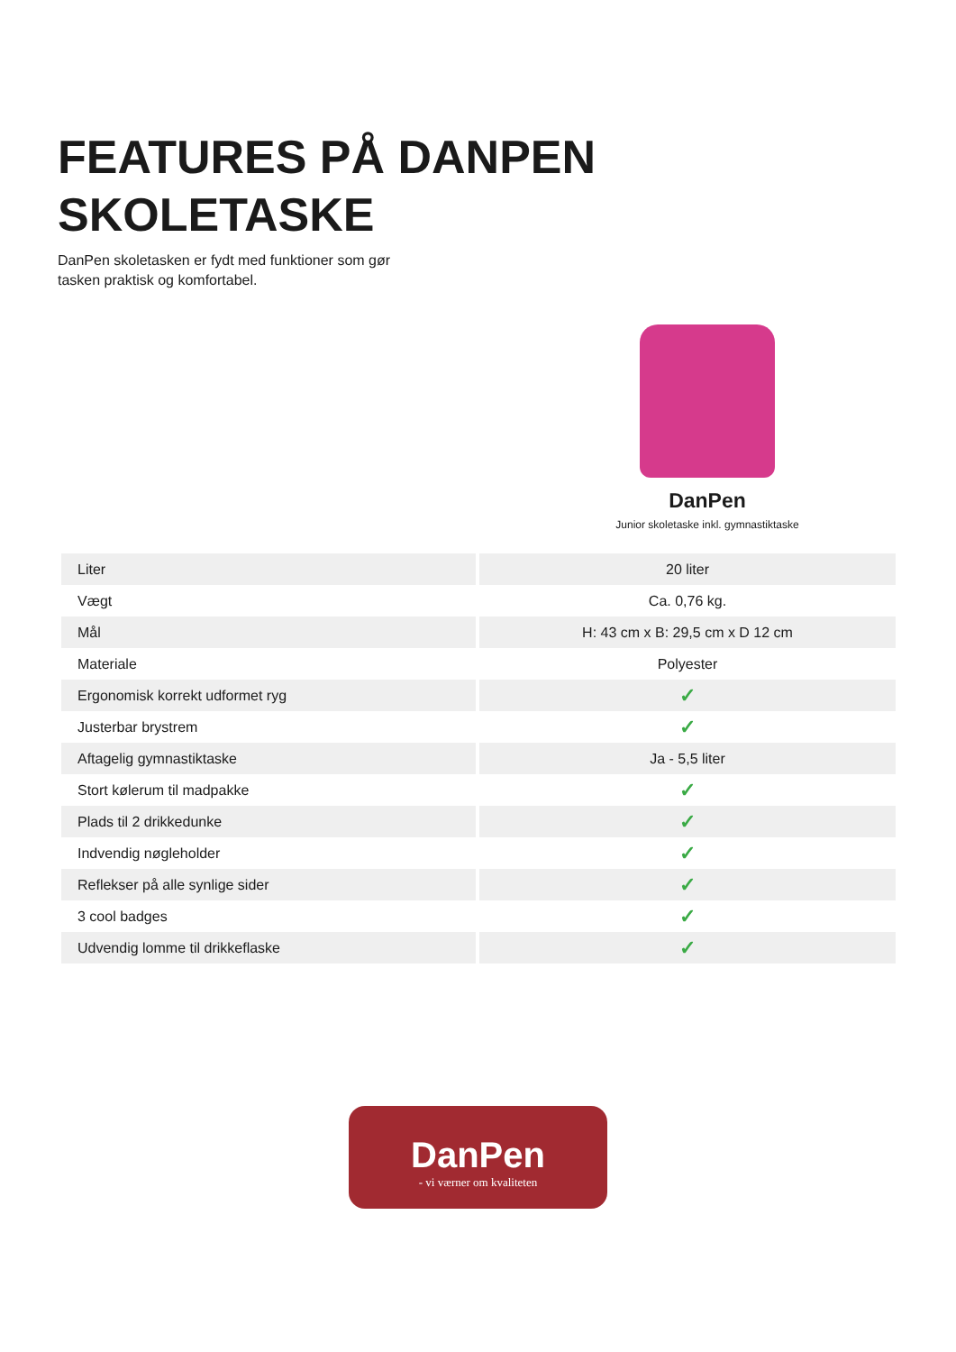FEATURES PÅ DANPEN
SKOLETASKE
DanPen skoletasken er fydt med funktioner som gør tasken praktisk og komfortabel.
DanPen
Junior skoletaske inkl. gymnastiktaske
| Liter | 20 liter |
| Vægt | Ca. 0,76 kg. |
| Mål | H: 43 cm x B: 29,5 cm x D 12 cm |
| Materiale | Polyester |
| Ergonomisk korrekt udformet ryg | ✓ |
| Justerbar brystrem | ✓ |
| Aftagelig gymnastiktaske | Ja - 5,5 liter |
| Stort kølerum til madpakke | ✓ |
| Plads til 2 drikkedunke | ✓ |
| Indvendig nøgleholder | ✓ |
| Reflekser på alle synlige sider | ✓ |
| 3 cool badges | ✓ |
| Udvendig lomme til drikkeflaske | ✓ |
DanPen
- vi værner om kvaliteten